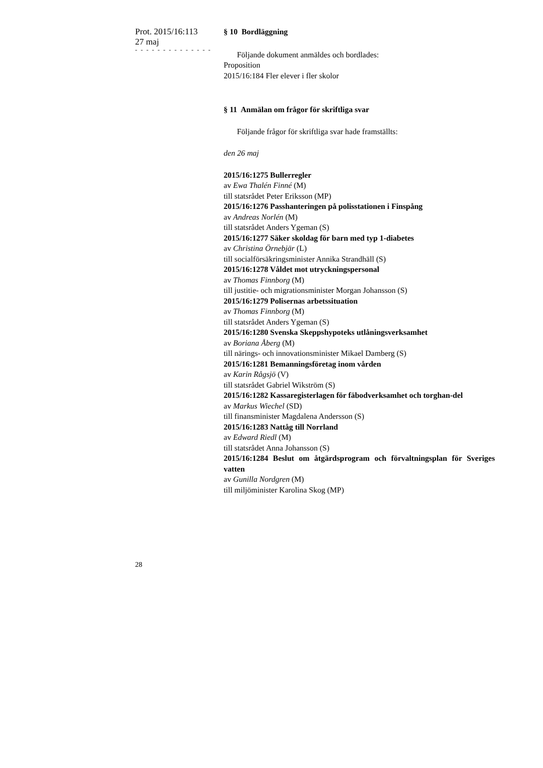Prot. 2015/16:113
27 maj
- - - - - - - - - - - - - -
§ 10 Bordläggning
Följande dokument anmäldes och bordlades:
Proposition
2015/16:184 Fler elever i fler skolor
§ 11 Anmälan om frågor för skriftliga svar
Följande frågor för skriftliga svar hade framställts:
den 26 maj
2015/16:1275 Bullerregler
av Ewa Thalén Finné (M)
till statsrådet Peter Eriksson (MP)
2015/16:1276 Passhanteringen på polisstationen i Finspång
av Andreas Norlén (M)
till statsrådet Anders Ygeman (S)
2015/16:1277 Säker skoldag för barn med typ 1-diabetes
av Christina Örnebjär (L)
till socialförsäkringsminister Annika Strandhäll (S)
2015/16:1278 Våldet mot utryckningspersonal
av Thomas Finnborg (M)
till justitie- och migrationsminister Morgan Johansson (S)
2015/16:1279 Polisernas arbetssituation
av Thomas Finnborg (M)
till statsrådet Anders Ygeman (S)
2015/16:1280 Svenska Skeppshypoteks utlåningsverksamhet
av Boriana Åberg (M)
till närings- och innovationsminister Mikael Damberg (S)
2015/16:1281 Bemanningsföretag inom vården
av Karin Rågsjö (V)
till statsrådet Gabriel Wikström (S)
2015/16:1282 Kassaregisterlagen för fäbodverksamhet och torghan-del
av Markus Wiechel (SD)
till finansminister Magdalena Andersson (S)
2015/16:1283 Nattåg till Norrland
av Edward Riedl (M)
till statsrådet Anna Johansson (S)
2015/16:1284 Beslut om åtgärdsprogram och förvaltningsplan för Sveriges vatten
av Gunilla Nordgren (M)
till miljöminister Karolina Skog (MP)
28